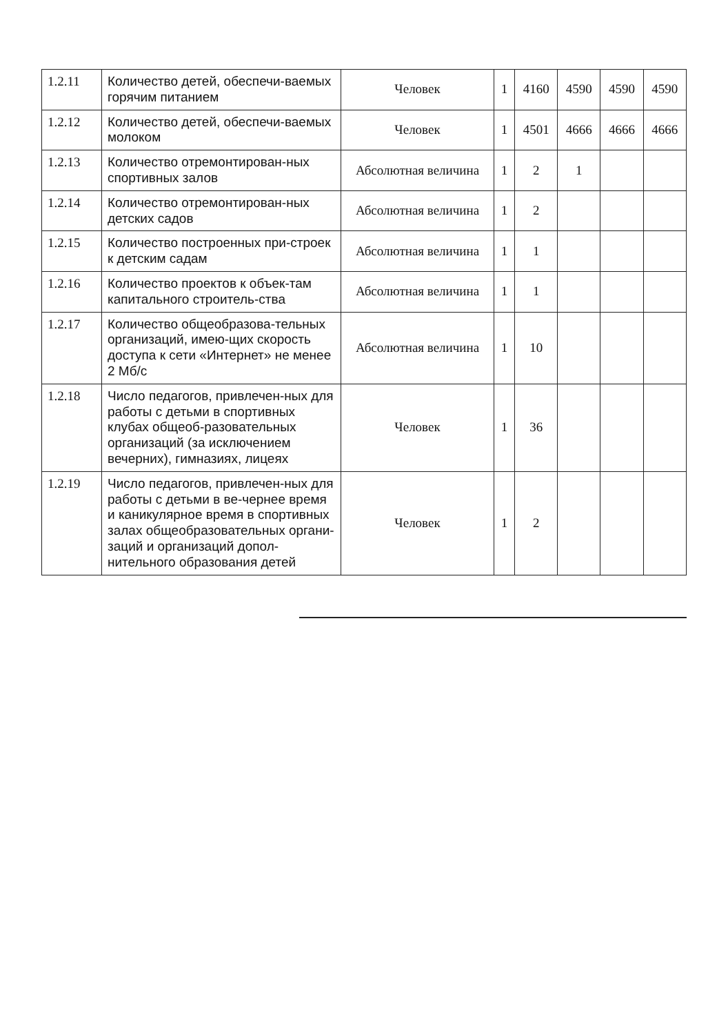| 1.2.11 | Количество детей, обеспечи-ваемых горячим питанием | Человек | 1 | 4160 | 4590 | 4590 | 4590 |
| 1.2.12 | Количество детей, обеспечи-ваемых молоком | Человек | 1 | 4501 | 4666 | 4666 | 4666 |
| 1.2.13 | Количество отремонтирован-ных спортивных залов | Абсолютная величина | 1 | 2 | 1 | | |
| 1.2.14 | Количество отремонтирован-ных детских садов | Абсолютная величина | 1 | 2 | | | |
| 1.2.15 | Количество построенных при-строек к детским садам | Абсолютная величина | 1 | 1 | | | |
| 1.2.16 | Количество проектов к объек-там капитального строитель-ства | Абсолютная величина | 1 | 1 | | | |
| 1.2.17 | Количество общеобразова-тельных организаций, имею-щих скорость доступа к сети «Интернет» не менее 2 Мб/с | Абсолютная величина | 1 | 10 | | | |
| 1.2.18 | Число педагогов, привлечен-ных для работы с детьми в спортивных клубах общеоб-разовательных организаций (за исключением вечерних), гимназиях, лицеях | Человек | 1 | 36 | | | |
| 1.2.19 | Число педагогов, привлечен-ных для работы с детьми в ве-чернее время и каникулярное время в спортивных залах общеобразовательных органи-заций и организаций допол-нительного образования детей | Человек | 1 | 2 | | | |